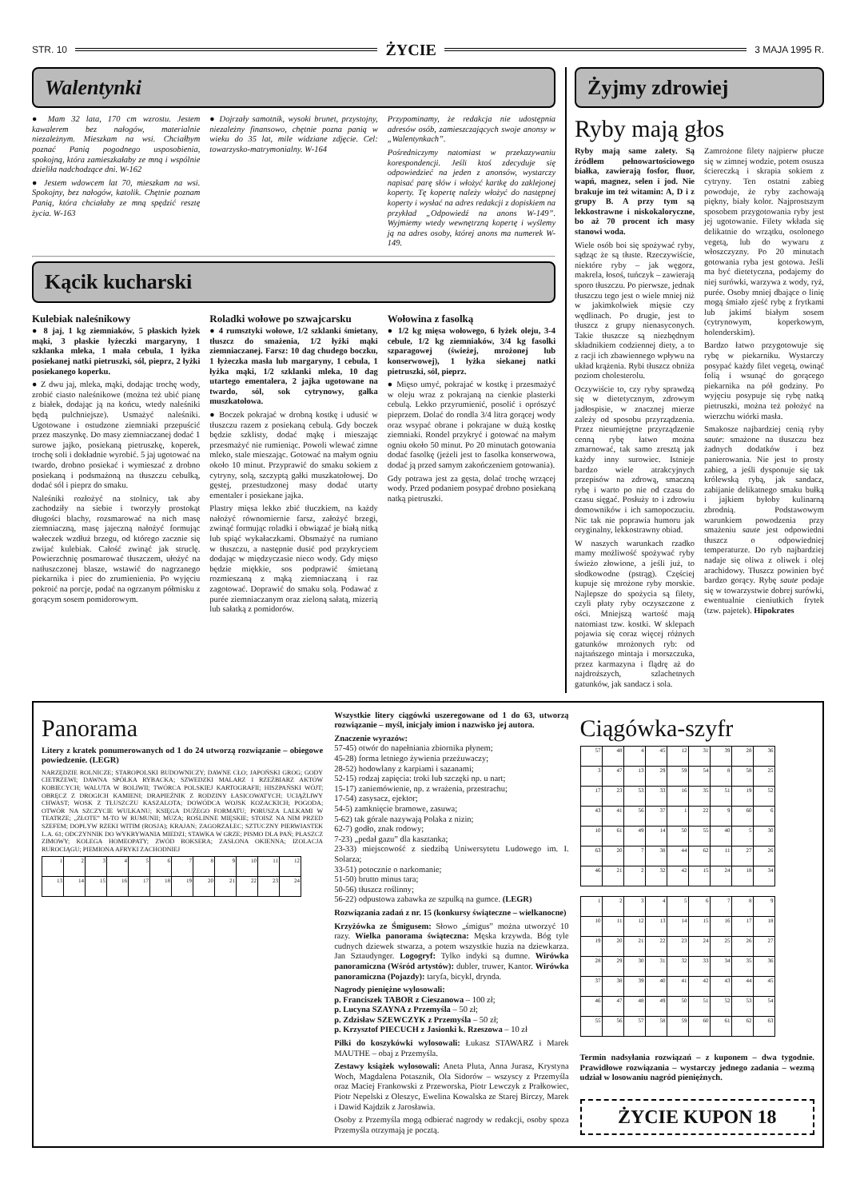STR. 10 ŻYCIE 3 MAJA 1995 R.
Walentynki
● Mam 32 lata, 170 cm wzrostu. Jestem kawalerem bez nałogów, materialnie niezależnym. Mieszkam na wsi. Chciałbym poznać Panią pogodnego usposobienia, spokojną, która zamieszkałaby ze mną i wspólnie dzieliła nadchodzące dni. W-162
● Jestem wdowcem lat 70, mieszkam na wsi. Spokojny, bez nałogów, katolik. Chętnie poznam Panią, która chciałaby ze mną spędzić resztę życia. W-163
● Dojrzały samotnik, wysoki brunet, przystojny, niezależny finansowo, chętnie pozna panią w wieku do 35 lat, mile widziane zdjęcie. Cel: towarzysko-matrymonialny. W-164
Przypominamy, że redakcja nie udostępnia adresów osób, zamieszczających swoje anonsy w „Walentynkach”.
Pośredniczymy natomiast w przekazywaniu korespondencji. Jeśli ktoś zdecyduje się odpowiedzieć na jeden z anonsów, wystarczy napisać parę słów i włożyć kartkę do zaklejonej koperty. Tę kopertę należy włożyć do następnej koperty i wysłać na adres redakcji z dopiskiem na przykład „Odpowiedź na anons W-149”. Wyjmiemy wtedy wewnętrzną kopertę i wyślemy ją na adres osoby, której anons ma numerek W-149.
Kącik kucharski
Kulebiak naleśnikowy
● 8 jaj, 1 kg ziemniaków, 5 płaskich łyżek mąki, 3 płaskie łyżeczki margaryny, 1 szklanka mleka, 1 mała cebula, 1 łyżka posiekanej natki pietruszki, sól, pieprz, 2 łyżki posiekanego koperku.
● Z dwu jaj, mleka, mąki, dodając trochę wody, zrobić ciasto naleśnikowe (można też ubić pianę z białek, dodając ją na końcu, wtedy naleśniki będą pulchniejsze). Usmażyć naleśniki. Ugotowane i ostudzone ziemniaki przepuścić przez maszynkę. Do masy ziemniaczanej dodać 1 surowe jajko, posiekaną pietruszkę, koperek, trochę soli i dokładnie wyrobić. 5 jaj ugotować na twardo, drobno posiekać i wymieszać z drobno posiekaną i podsmażoną na tłuszczu cebulką, dodać sól i pieprz do smaku.
Naleśniki rozłożyć na stolnicy, tak aby zachodziły na siebie i tworzyły prostokąt długości blachy, rozsmarować na nich masę ziemniaczną, masę jajeczną nałożyć formując wałeczek wzdłuż brzegu, od którego zacznie się zwijać kulebiak. Całość zwinąć jak struclę. Powierzchnię posmarować tłuszczem, ułożyć na natłuszczonej blasze, wstawić do nagrzanego piekarnika i piec do zrumienienia. Po wyjęciu pokroić na porcje, podać na ogrzanym półmisku z gorącym sosem pomidorowym.
Roladki wołowe po szwajcarsku
● 4 rumsztyki wołowe, 1/2 szklanki śmietany, tłuszcz do smażenia, 1/2 łyżki mąki ziemniaczanej. Farsz: 10 dag chudego boczku, 1 łyżeczka masła lub margaryny, 1 cebula, 1 łyżka mąki, 1/2 szklanki mleka, 10 dag utartego ementalera, 2 jajka ugotowane na twardo, sól, sok cytrynowy, gałka muszkatołowa.
● Boczek pokrajać w drobną kostkę i udusić w tłuszczu razem z posiekaną cebulą. Gdy boczek będzie szklisty, dodać mąkę i mieszając przesmażyć nie rumieniąc. Powoli wlewać zimne mleko, stale mieszając. Gotować na małym ogniu około 10 minut. Przyprawić do smaku sokiem z cytryny, solą, szczyptą gałki muszkatołowej. Do gęstej, przestudzonej masy dodać utarty ementaler i posiekane jajka.
Plastry mięsa lekko zbić tłuczkiem, na każdy nałożyć równomiernie farsz, założyć brzegi, zwinąć formując roladki i obwiązać je białą nitką lub spiąć wykałaczkami. Obsmażyć na rumiano w tłuszczu, a następnie dusić pod przykryciem dodając w międzyczasie nieco wody. Gdy mięso będzie miękkie, sos podprawić śmietaną rozmieszaną z mąką ziemniaczaną i raz zagotować. Doprawić do smaku solą. Podawać z purée ziemniaczanym oraz zieloną sałatą, mizerią lub sałatką z pomidorów.
Wołowina z fasolką
● 1/2 kg mięsa wołowego, 6 łyżek oleju, 3-4 cebule, 1/2 kg ziemniaków, 3/4 kg fasolki szparagowej (świeżej, mrożonej lub konserwowej), 1 łyżka siekanej natki pietruszki, sól, pieprz.
● Mięso umyć, pokrajać w kostkę i przesmażyć w oleju wraz z pokrajaną na cienkie plasterki cebulą. Lekko przyrumienić, posolić i oprószyć pieprzem. Dolać do rondla 3/4 litra gorącej wody oraz wsypać obrane i pokrajane w dużą kostkę ziemniaki. Rondel przykryć i gotować na małym ogniu około 50 minut. Po 20 minutach gotowania dodać fasolkę (jeżeli jest to fasolka konserwowa, dodać ją przed samym zakończeniem gotowania).
Gdy potrawa jest za gęsta, dolać trochę wrzącej wody. Przed podaniem posypać drobno posiekaną natką pietruszki.
Żyjmy zdrowiej
Ryby mają głos
Ryby mają same zalety. Są źródłem pełnowartościowego białka, zawierają fosfor, fluor, wapń, magnez, selen i jod. Nie brakuje im też witamin: A, D i z grupy B. A przy tym są lekkostrawne i niskokaloryczne, bo aż 70 procent ich masy stanowi woda.
Wiele osób boi się spożywać ryby, sądząc że są tłuste. Rzeczywiście, niektóre ryby – jak węgorz, makrela, łosoś, tuńczyk – zawierają sporo tłuszczu. Po pierwsze, jednak tłuszczu tego jest o wiele mniej niż w jakimkolwiek mięsie czy wędlinach. Po drugie, jest to tłuszcz z grupy nienasyconych. Takie tłuszcze są niezbędnym składnikiem codziennej diety, a to z racji ich zbawiennego wpływu na układ krążenia. Rybi tłuszcz obniża poziom cholesterolu.
Oczywiście to, czy ryby sprawdzą się w dietetycznym, zdrowym jadłospisie, w znacznej mierze zależy od sposobu przyrządzenia. Przez nieumiejętne przyrządzenie cenną rybę łatwo można zmarnować, tak samo zresztą jak każdy inny surowiec. Istnieje bardzo wiele atrakcyjnych przepisów na zdrową, smaczną rybę i warto po nie od czasu do czasu sięgać. Posłuży to i zdrowiu domowników i ich samopoczuciu. Nic tak nie poprawia humoru jak oryginalny, lekkostrawny obiad.
W naszych warunkach rzadko mamy możliwość spożywać ryby świeżo złowione, a jeśli już, to słodkowodne (pstrąg). Częściej kupuje się mrożone ryby morskie. Najlepsze do spożycia są filety, czyli płaty ryby oczyszczone z ości. Mniejszą wartość mają natomiast tzw. kostki. W sklepach pojawia się coraz więcej różnych gatunków mrożonych ryb: od najtańszego mintaja i morszczuka, przez karmazyna i flądrę aż do najdroższych, szlachetnych gatunków, jak sandacz i sola.
Zamrożone filety najpierw płucze się w zimnej wodzie, potem osusza ściereczką i skrapia sokiem z cytryny. Ten ostatni zabieg powoduje, że ryby zachowają piękny, biały kolor. Najprostszym sposobem przygotowania ryby jest jej ugotowanie. Filety wkłada się delikatnie do wrzątku, osolonego vegetą, lub do wywaru z włoszczyzny. Po 20 minutach gotowania ryba jest gotowa. Jeśli ma być dietetyczna, podajemy do niej surówki, warzywa z wody, ryż, purée. Osoby mniej dbające o linię mogą śmiało zjeść rybę z frytkami lub jakimś białym sosem (cytrynowym, koperkowym, holenderskim).
Bardzo łatwo przygotowuje się rybę w piekarniku. Wystarczy posypać każdy filet vegetą, owinąć folią i wsunąć do gorącego piekarnika na pół godziny. Po wyjęciu posypuje się rybę natką pietruszki, można też położyć na wierzchu wiórki masła.
Smakosze najbardziej cenią ryby saute: smażone na tłuszczu bez żadnych dodatków i bez panierowania. Nie jest to prosty zabieg, a jeśli dysponuje się tak królewską rybą, jak sandacz, zabijanie delikatnego smaku bułką i jajkiem byłoby kulinarną zbrodnią. Podstawowym warunkiem powodzenia przy smażeniu saute jest odpowiedni tłuszcz o odpowiedniej temperaturze. Do ryb najbardziej nadaje się oliwa z oliwek i olej arachidowy. Tłuszcz powinien być bardzo gorący. Rybę saute podaje się w towarzystwie dobrej surówki, ewentualnie cieniutkich frytek (tzw. pajetek). Hipokrates
Panorama
Litery z kratek ponumerowanych od 1 do 24 utworzą rozwiązanie – obiegowe powiedzenie. (LEGR)
NARZĘDZIE ROLNICZE; STAROPOLSKI BUDOWNICZY; DAWNE CŁO; JAPOŃSKI GROG; GODY CIETRZEWI; DAWNA SPÓŁKA RYBACKA; SZWEDZKI MALARZ I RZEŹBIARZ AKTÓW KOBIECYCH; WALUTA W BOLIWII; TWÓRCA POLSKIEJ KARTOGRAFII; HISZPAŃSKI WÓJT; OBRĘCZ Z DROGICH KAMIENI; DRAPIEŻNIK Z RODZINY ŁASICOWATYCH; UCIĄŻLIWY CHWAST; WOSK Z TŁUSZCZU KASZALOTA; DOWÓDCA WOJSK KOZACKICH; POGODA; OTWÓR NA SZCZYCIE WULKANU; KSIĘGA DUŻEGO FORMATU; PORUSZA LALKAMI W TEATRZE; „ZŁOTE” M-TO W RUMUNII; MUZA; ROŚLINNE MIĘSKIE; STOISZ NA NIM PRZED SZEFEM; DOPŁYW RZEKI WITIM (ROSJA); KRAJAN; ZAGORZAŁEC; SZTUCZNY PIERWIASTEK L.A. 61; ODCZYNNIK DO WYKRYWANIA MIEDZI; STAWKA W GRZE; PISMO DLA PAŃ; PŁASZCZ ZIMOWY; KOLEGA HOMEOPATY; ZWÓD BOKSERA; ZASŁONA OKIENNA; IZOLACJA RUROCIĄGU; PIEMIONA AFRYKI ZACHODNIEJ
| 1 | 2 | 3 | 4 | 5 | 6 | 7 | 8 | 9 | 10 | 11 | 12 |
| 13 | 14 | 15 | 16 | 17 | 18 | 19 | 20 | 21 | 22 | 23 | 24 |
Wszystkie litery ciągówki uszeregowane od 1 do 63, utworzą rozwiązanie – myśl, inicjały imion i nazwisko jej autora.
Znaczenie wyrazów:
57-45) otwór do napełniania zbiornika płynem;
45-28) forma letniego żywienia przeżuwaczy;
28-52) hodowlany z karpiami i sazanami;
52-15) rodzaj zapięcia: troki lub szczęki np. u nart;
15-17) zaniemówienie, np. z wrażenia, przestrachu;
17-54) zasysacz, ejektor;
54-5) zamknięcie bramowe, zasuwa;
5-62) tak górale nazywają Polaka z nizin;
62-7) godło, znak rodowy;
7-23) „pedał gazu” dla kasztanka;
23-33) miejscowość z siedzibą Uniwersytetu Ludowego im. I. Solarza;
33-51) potocznie o narkomanie;
51-50) brutto minus tara;
50-56) tłuszcz roślinny;
56-22) odpustowa zabawka ze szpulką na gumce. (LEGR)
Rozwiązania zadań z nr. 15 (konkursy świąteczne – wielkanocne)
Krzyżówka ze Śmigusem: Słowo „śmigus” można utworzyć 10 razy. Wielka panorama świąteczna: Męska krzywda. Bóg tyle cudnych dziewek stwarza, a potem wszystkie huzia na dziewkarza. Jan Sztaudynger. Logogryf: Tylko indyki są dumne. Wirówka panoramiczna (Wśród artystów): dubler, truwer, Kantor. Wirówka panoramiczna (Pojazdy): taryfa, bicykl, drynda.
Nagrody pieniężne wylosowali:
p. Franciszek TABOR z Cieszanowa – 100 zł;
p. Lucyna SZAYNA z Przemyśla – 50 zł;
p. Zdzisław SZEWCZYK z Przemyśla – 50 zł;
p. Krzysztof PIECUCH z Jasionki k. Rzeszowa – 10 zł
Piłki do koszykówki wylosowali: Łukasz STAWARZ i Marek MAUTHE – obaj z Przemyśla.
Zestawy książek wylosowali: Aneta Pluta, Anna Jurasz, Krystyna Woch, Magdalena Potasznik, Ola Sidorów – wszyscy z Przemyśla oraz Maciej Frankowski z Przeworska, Piotr Lewczyk z Prałkowiec, Piotr Nepelski z Oleszyc, Ewelina Kowalska ze Starej Birczy, Marek i Dawid Kajdzik z Jarosławia.
Osoby z Przemyśla mogą odbierać nagrody w redakcji, osoby spoza Przemyśla otrzymają je pocztą.
Ciągówka-szyfr
| 57 | 48 | 4 | 45 | 12 | 31 | 39 | 28 | 36 |
| 3 | 47 | 13 | 29 | 59 | 54 | 8 | 58 | 25 |
| 17 | 23 | 53 | 33 | 16 | 35 | 51 | 19 | 52 |
| 43 | 41 | 56 | 37 | 1 | 22 | 9 | 60 | 6 |
| 10 | 61 | 49 | 14 | 50 | 55 | 40 | 5 | 30 |
| 63 | 20 | 7 | 38 | 44 | 62 | 11 | 27 | 26 |
| 46 | 21 | 2 | 32 | 42 | 15 | 24 | 18 | 34 |
| 1 | 2 | 3 | 4 | 5 | 6 | 7 | 8 | 9 |
| 10 | 11 | 12 | 13 | 14 | 15 | 16 | 17 | 18 |
| 19 | 20 | 21 | 22 | 23 | 24 | 25 | 26 | 27 |
| 28 | 29 | 30 | 31 | 32 | 33 | 34 | 35 | 36 |
| 37 | 38 | 39 | 40 | 41 | 42 | 43 | 44 | 45 |
| 46 | 47 | 48 | 49 | 50 | 51 | 52 | 53 | 54 |
| 55 | 56 | 57 | 58 | 59 | 60 | 61 | 62 | 63 |
Termin nadsyłania rozwiązań – z kuponem – dwa tygodnie. Prawidłowe rozwiązania – wystarczy jednego zadania – wezmą udział w losowaniu nagród pieniężnych.
ŻYCIE KUPON 18